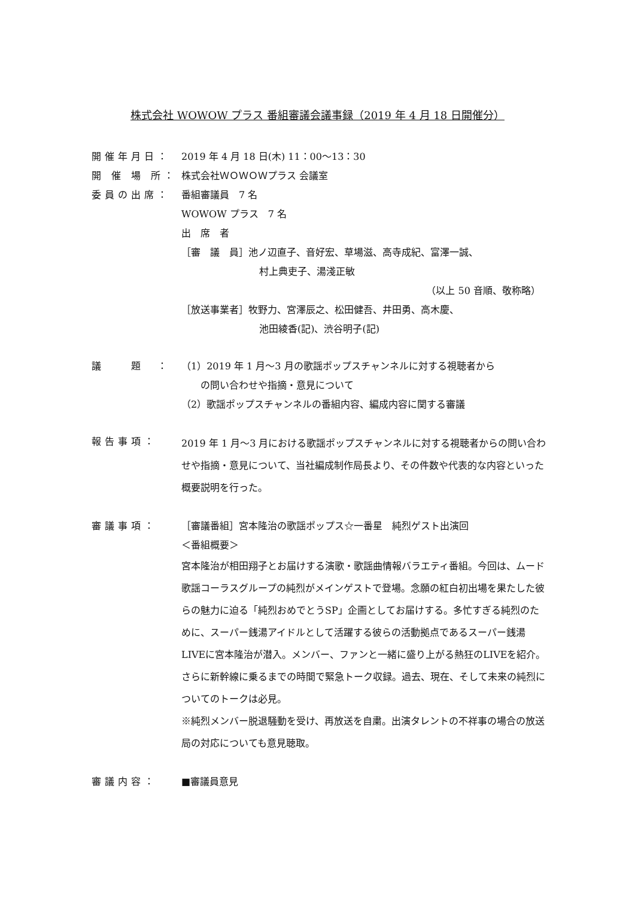株式会社 WOWOW プラス 番組審議会議事録（2019 年 4 月 18 日開催分）
開催年月日： 2019 年 4 月 18 日(木) 11：00〜13：30
開 催 場 所：
株式会社ＷＯＷＯＷプラス 会議室
委員の出席： 番組審議員　7 名
WOWOW プラス　7 名
出　席　者
［審　議　員］池ノ辺直子、音好宏、草場滋、高寺成紀、富澤一誠、
村上典吏子、湯淺正敏
（以上 50 音順、敬称略）
［放送事業者］牧野力、宮澤辰之、松田健吾、井田勇、高木慶、
池田綾香(記)、渋谷明子(記)
議　　題　： （1）2019 年 1 月〜3 月の歌謡ポップスチャンネルに対する視聴者から
　　の問い合わせや指摘・意見について
（2）歌謡ポップスチャンネルの番組内容、編成内容に関する審議
報告事項：
2019 年 1 月〜3 月における歌謡ポップスチャンネルに対する視聴者からの問い合わせや指摘・意見について、当社編成制作局長より、その件数や代表的な内容といった概要説明を行った。
審議事項： ［審議番組］宮本隆治の歌謡ポップス☆一番星　純烈ゲスト出演回
＜番組概要＞
宮本隆治が相田翔子とお届けする演歌・歌謡曲情報バラエティ番組。今回は、ムード歌謡コーラスグループの純烈がメインゲストで登場。念願の紅白初出場を果たした彼らの魅力に迫る「純烈おめでとうSP」企画としてお届けする。多忙すぎる純烈のために、スーパー銭湯アイドルとして活躍する彼らの活動拠点であるスーパー銭湯LIVEに宮本隆治が潜入。メンバー、ファンと一緒に盛り上がる熱狂のLIVEを紹介。さらに新幹線に乗るまでの時間で緊急トーク収録。過去、現在、そして未来の純烈についてのトークは必見。
※純烈メンバー脱退騒動を受け、再放送を自粛。出演タレントの不祥事の場合の放送局の対応についても意見聴取。
審議内容： ■審議員意見